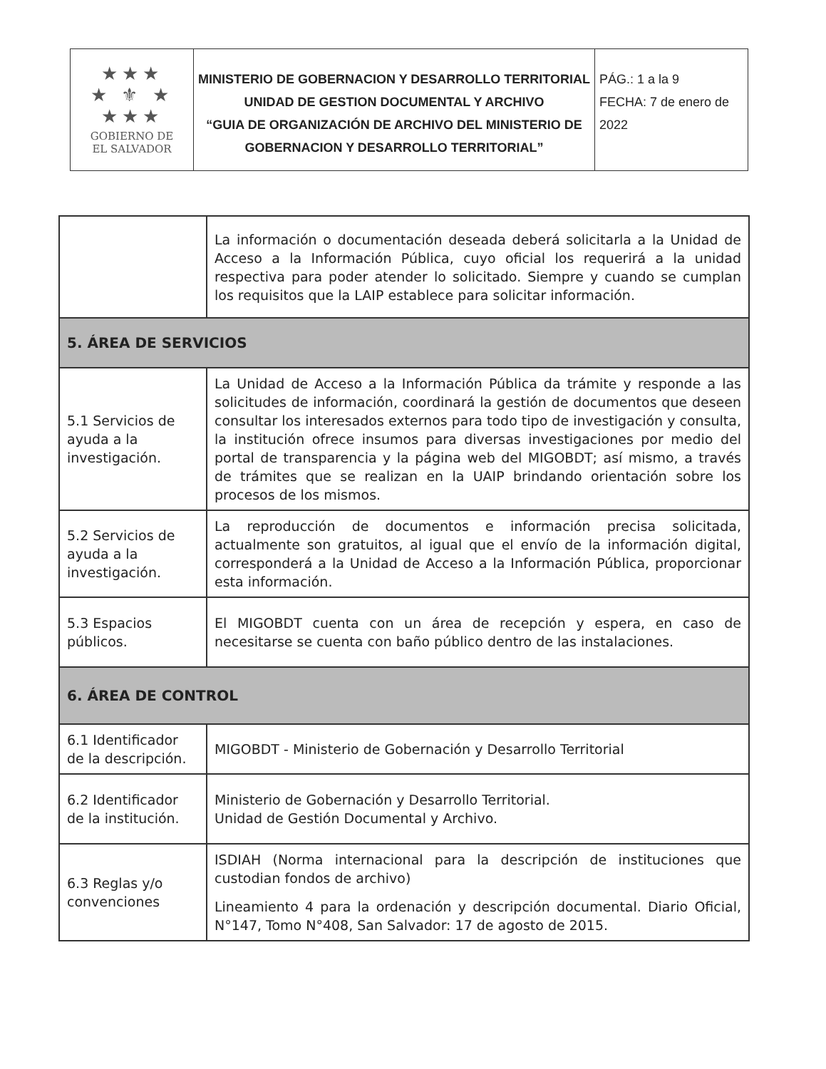| ★★★ ★ ⚜ ★ ★★★ GOBIERNO DE EL SALVADOR | MINISTERIO DE GOBERNACION Y DESARROLLO TERRITORIAL UNIDAD DE GESTION DOCUMENTAL Y ARCHIVO “GUIA DE ORGANIZACIÓN DE ARCHIVO DEL MINISTERIO DE GOBERNACION Y DESARROLLO TERRITORIAL” | PÁG.: 1 a la 9 FECHA: 7 de enero de 2022 |
| | La información o documentación deseada deberá solicitarla a la Unidad de Acceso a la Información Pública, cuyo oficial los requerirá a la unidad respectiva para poder atender lo solicitado. Siempre y cuando se cumplan los requisitos que la LAIP establece para solicitar información. |
| 5. ÁREA DE SERVICIOS | |
| 5.1 Servicios de ayuda a la investigación. | La Unidad de Acceso a la Información Pública da trámite y responde a las solicitudes de información, coordinará la gestión de documentos que deseen consultar los interesados externos para todo tipo de investigación y consulta, la institución ofrece insumos para diversas investigaciones por medio del portal de transparencia y la página web del MIGOBDT; así mismo, a través de trámites que se realizan en la UAIP brindando orientación sobre los procesos de los mismos. |
| 5.2 Servicios de ayuda a la investigación. | La reproducción de documentos e información precisa solicitada, actualmente son gratuitos, al igual que el envío de la información digital, corresponderá a la Unidad de Acceso a la Información Pública, proporcionar esta información. |
| 5.3 Espacios públicos. | El MIGOBDT cuenta con un área de recepción y espera, en caso de necesitarse se cuenta con baño público dentro de las instalaciones. |
| 6. ÁREA DE CONTROL | |
| 6.1 Identificador de la descripción. | MIGOBDT - Ministerio de Gobernación y Desarrollo Territorial |
| 6.2 Identificador de la institución. | Ministerio de Gobernación y Desarrollo Territorial. Unidad de Gestión Documental y Archivo. |
| 6.3 Reglas y/o convenciones | ISDIAH (Norma internacional para la descripción de instituciones que custodian fondos de archivo) Lineamiento 4 para la ordenación y descripción documental. Diario Oficial, N°147, Tomo N°408, San Salvador: 17 de agosto de 2015. |